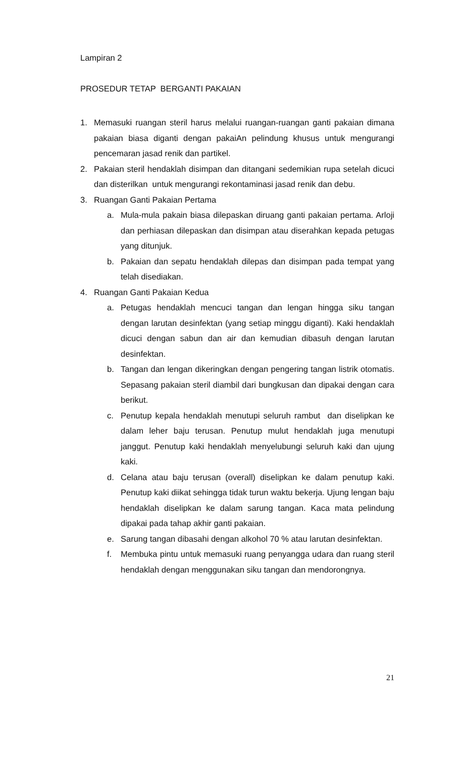Lampiran 2
PROSEDUR TETAP BERGANTI PAKAIAN
1. Memasuki ruangan steril harus melalui ruangan-ruangan ganti pakaian dimana pakaian biasa diganti dengan pakaiAn pelindung khusus untuk mengurangi pencemaran jasad renik dan partikel.
2. Pakaian steril hendaklah disimpan dan ditangani sedemikian rupa setelah dicuci dan disterilkan untuk mengurangi rekontaminasi jasad renik dan debu.
3. Ruangan Ganti Pakaian Pertama
a. Mula-mula pakain biasa dilepaskan diruang ganti pakaian pertama. Arloji dan perhiasan dilepaskan dan disimpan atau diserahkan kepada petugas yang ditunjuk.
b. Pakaian dan sepatu hendaklah dilepas dan disimpan pada tempat yang telah disediakan.
4. Ruangan Ganti Pakaian Kedua
a. Petugas hendaklah mencuci tangan dan lengan hingga siku tangan dengan larutan desinfektan (yang setiap minggu diganti). Kaki hendaklah dicuci dengan sabun dan air dan kemudian dibasuh dengan larutan desinfektan.
b. Tangan dan lengan dikeringkan dengan pengering tangan listrik otomatis. Sepasang pakaian steril diambil dari bungkusan dan dipakai dengan cara berikut.
c. Penutup kepala hendaklah menutupi seluruh rambut dan diselipkan ke dalam leher baju terusan. Penutup mulut hendaklah juga menutupi janggut. Penutup kaki hendaklah menyelubungi seluruh kaki dan ujung kaki.
d. Celana atau baju terusan (overall) diselipkan ke dalam penutup kaki. Penutup kaki diikat sehingga tidak turun waktu bekerja. Ujung lengan baju hendaklah diselipkan ke dalam sarung tangan. Kaca mata pelindung dipakai pada tahap akhir ganti pakaian.
e. Sarung tangan dibasahi dengan alkohol 70 % atau larutan desinfektan.
f. Membuka pintu untuk memasuki ruang penyangga udara dan ruang steril hendaklah dengan menggunakan siku tangan dan mendorongnya.
21